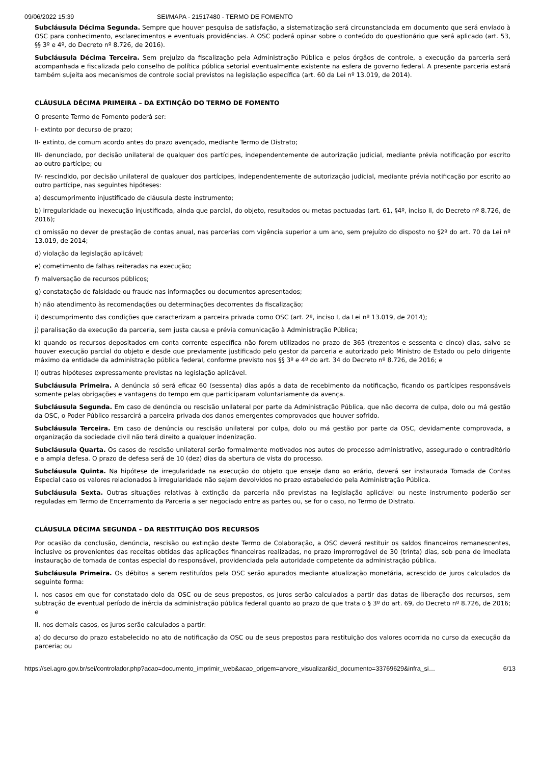09/06/2022 15:39 SEI/MAPA - 21517480 - TERMO DE FOMENTO
Subcláusula Décima Segunda. Sempre que houver pesquisa de satisfação, a sistematização será circunstanciada em documento que será enviado à OSC para conhecimento, esclarecimentos e eventuais providências. A OSC poderá opinar sobre o conteúdo do questionário que será aplicado (art. 53, §§ 3º e 4º, do Decreto nº 8.726, de 2016).
Subcláusula Décima Terceira. Sem prejuízo da fiscalização pela Administração Pública e pelos órgãos de controle, a execução da parceria será acompanhada e fiscalizada pelo conselho de política pública setorial eventualmente existente na esfera de governo federal. A presente parceria estará também sujeita aos mecanismos de controle social previstos na legislação específica (art. 60 da Lei nº 13.019, de 2014).
CLÁUSULA DÉCIMA PRIMEIRA – DA EXTINÇÃO DO TERMO DE FOMENTO
O presente Termo de Fomento poderá ser:
I- extinto por decurso de prazo;
II- extinto, de comum acordo antes do prazo avençado, mediante Termo de Distrato;
III- denunciado, por decisão unilateral de qualquer dos partícipes, independentemente de autorização judicial, mediante prévia notificação por escrito ao outro partícipe; ou
IV- rescindido, por decisão unilateral de qualquer dos partícipes, independentemente de autorização judicial, mediante prévia notificação por escrito ao outro partícipe, nas seguintes hipóteses:
a) descumprimento injustificado de cláusula deste instrumento;
b) irregularidade ou inexecução injustificada, ainda que parcial, do objeto, resultados ou metas pactuadas (art. 61, §4º, inciso II, do Decreto nº 8.726, de 2016);
c) omissão no dever de prestação de contas anual, nas parcerias com vigência superior a um ano, sem prejuízo do disposto no §2º do art. 70 da Lei nº 13.019, de 2014;
d) violação da legislação aplicável;
e) cometimento de falhas reiteradas na execução;
f) malversação de recursos públicos;
g) constatação de falsidade ou fraude nas informações ou documentos apresentados;
h) não atendimento às recomendações ou determinações decorrentes da fiscalização;
i) descumprimento das condições que caracterizam a parceira privada como OSC (art. 2º, inciso I, da Lei nº 13.019, de 2014);
j) paralisação da execução da parceria, sem justa causa e prévia comunicação à Administração Pública;
k) quando os recursos depositados em conta corrente específica não forem utilizados no prazo de 365 (trezentos e sessenta e cinco) dias, salvo se houver execução parcial do objeto e desde que previamente justificado pelo gestor da parceria e autorizado pelo Ministro de Estado ou pelo dirigente máximo da entidade da administração pública federal, conforme previsto nos §§ 3º e 4º do art. 34 do Decreto nº 8.726, de 2016; e
l) outras hipóteses expressamente previstas na legislação aplicável.
Subcláusula Primeira. A denúncia só será eficaz 60 (sessenta) dias após a data de recebimento da notificação, ficando os partícipes responsáveis somente pelas obrigações e vantagens do tempo em que participaram voluntariamente da avença.
Subcláusula Segunda. Em caso de denúncia ou rescisão unilateral por parte da Administração Pública, que não decorra de culpa, dolo ou má gestão da OSC, o Poder Público ressarcirá a parceira privada dos danos emergentes comprovados que houver sofrido.
Subcláusula Terceira. Em caso de denúncia ou rescisão unilateral por culpa, dolo ou má gestão por parte da OSC, devidamente comprovada, a organização da sociedade civil não terá direito a qualquer indenização.
Subcláusula Quarta. Os casos de rescisão unilateral serão formalmente motivados nos autos do processo administrativo, assegurado o contraditório e a ampla defesa. O prazo de defesa será de 10 (dez) dias da abertura de vista do processo.
Subcláusula Quinta. Na hipótese de irregularidade na execução do objeto que enseje dano ao erário, deverá ser instaurada Tomada de Contas Especial caso os valores relacionados à irregularidade não sejam devolvidos no prazo estabelecido pela Administração Pública.
Subcláusula Sexta. Outras situações relativas à extinção da parceria não previstas na legislação aplicável ou neste instrumento poderão ser reguladas em Termo de Encerramento da Parceria a ser negociado entre as partes ou, se for o caso, no Termo de Distrato.
CLÁUSULA DÉCIMA SEGUNDA – DA RESTITUIÇÃO DOS RECURSOS
Por ocasião da conclusão, denúncia, rescisão ou extinção deste Termo de Colaboração, a OSC deverá restituir os saldos financeiros remanescentes, inclusive os provenientes das receitas obtidas das aplicações financeiras realizadas, no prazo improrrogável de 30 (trinta) dias, sob pena de imediata instauração de tomada de contas especial do responsável, providenciada pela autoridade competente da administração pública.
Subcláusula Primeira. Os débitos a serem restituídos pela OSC serão apurados mediante atualização monetária, acrescido de juros calculados da seguinte forma:
I. nos casos em que for constatado dolo da OSC ou de seus prepostos, os juros serão calculados a partir das datas de liberação dos recursos, sem subtração de eventual período de inércia da administração pública federal quanto ao prazo de que trata o § 3º do art. 69, do Decreto nº 8.726, de 2016; e
II. nos demais casos, os juros serão calculados a partir:
a) do decurso do prazo estabelecido no ato de notificação da OSC ou de seus prepostos para restituição dos valores ocorrida no curso da execução da parceria; ou
https://sei.agro.gov.br/sei/controlador.php?acao=documento_imprimir_web&acao_origem=arvore_visualizar&id_documento=33769629&infra_si… 6/13